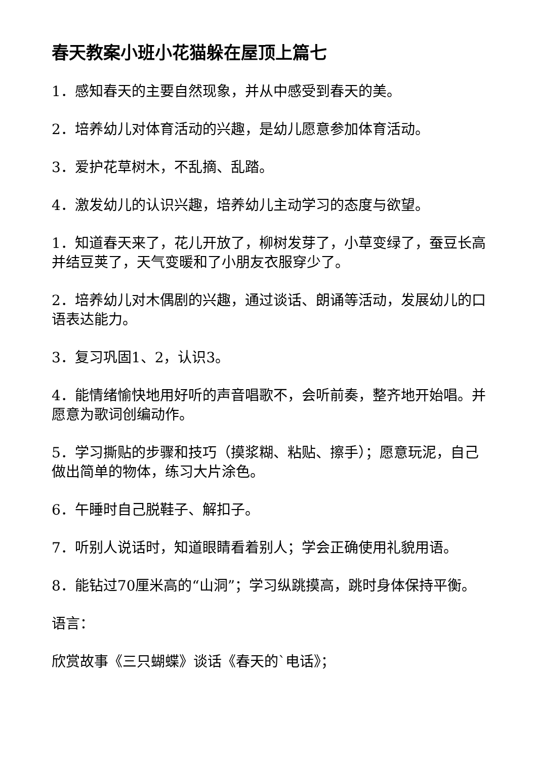春天教案小班小花猫躲在屋顶上篇七
1．感知春天的主要自然现象，并从中感受到春天的美。
2．培养幼儿对体育活动的兴趣，是幼儿愿意参加体育活动。
3．爱护花草树木，不乱摘、乱踏。
4．激发幼儿的认识兴趣，培养幼儿主动学习的态度与欲望。
1．知道春天来了，花儿开放了，柳树发芽了，小草变绿了，蚕豆长高并结豆荚了，天气变暖和了小朋友衣服穿少了。
2．培养幼儿对木偶剧的兴趣，通过谈话、朗诵等活动，发展幼儿的口语表达能力。
3．复习巩固1、2，认识3。
4．能情绪愉快地用好听的声音唱歌不，会听前奏，整齐地开始唱。并愿意为歌词创编动作。
5．学习撕贴的步骤和技巧（摸浆糊、粘贴、擦手）；愿意玩泥，自己做出简单的物体，练习大片涂色。
6．午睡时自己脱鞋子、解扣子。
7．听别人说话时，知道眼睛看着别人；学会正确使用礼貌用语。
8．能钻过70厘米高的“山洞”；学习纵跳摸高，跳时身体保持平衡。
语言：
欣赏故事《三只蝴蝶》谈话《春天的`电话》；